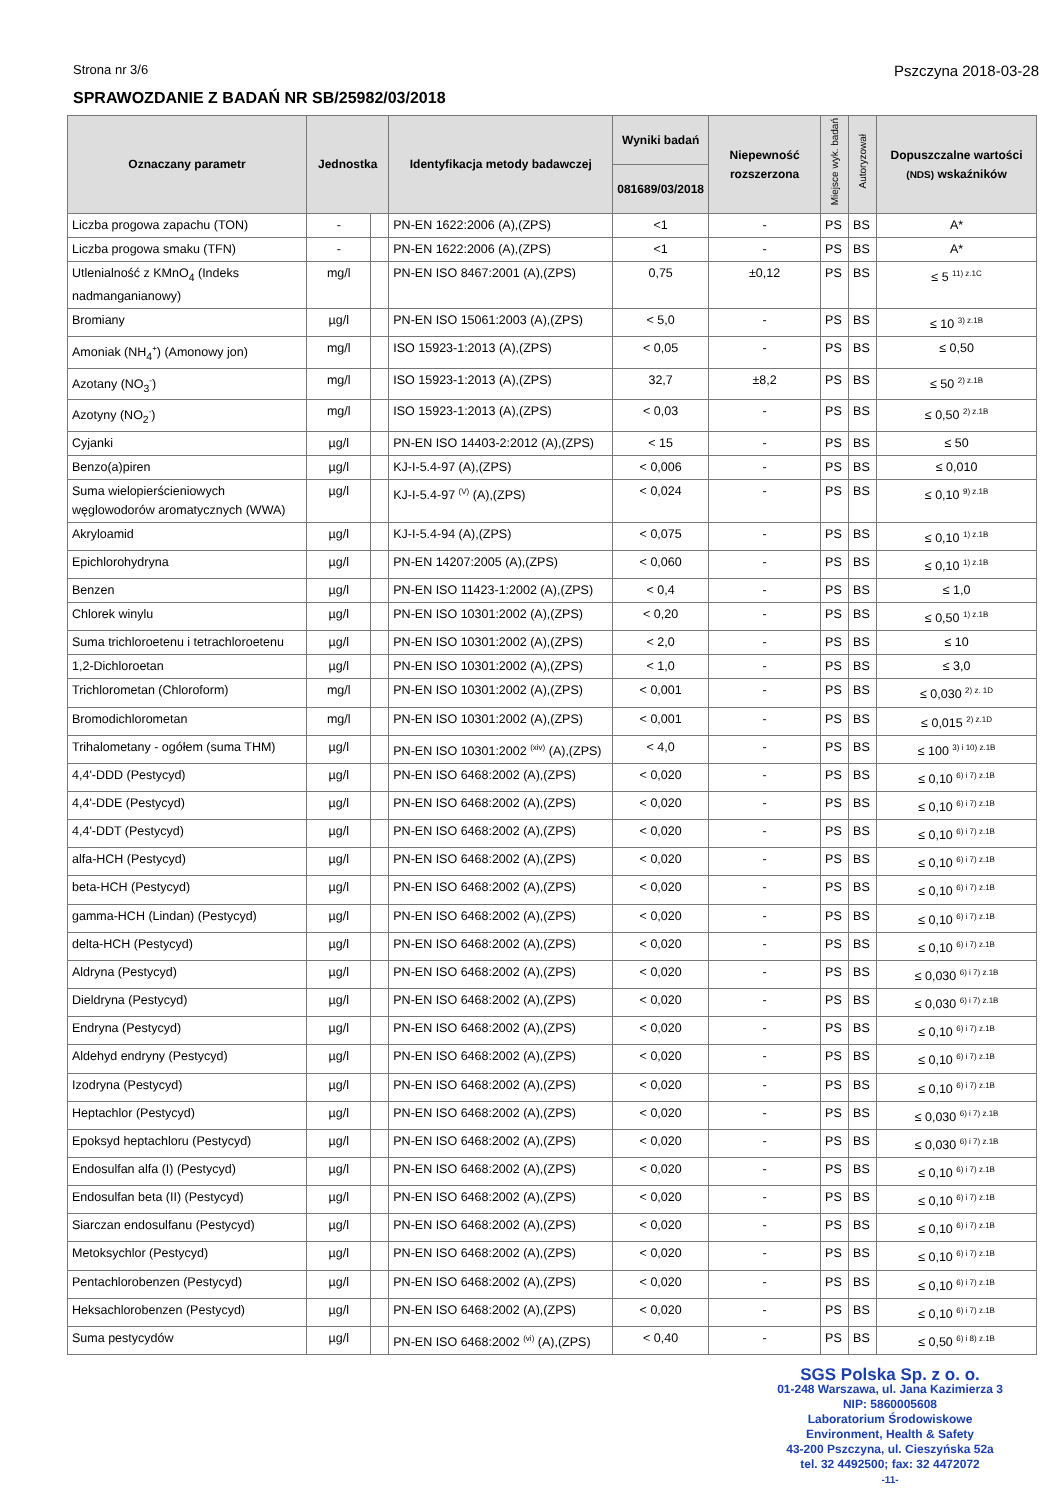Strona nr 3/6 Pszczyna 2018-03-28
SPRAWOZDANIE Z BADAŃ NR SB/25982/03/2018
| Oznaczany parametr | Jednostka | | Identyfikacja metody badawczej | Wyniki badań | Niepewność rozszerzona | Miejsce wyk. badań | Autoryzował | Dopuszczalne wartości (NDS) wskaźników |
| --- | --- | --- | --- | --- | --- | --- | --- | --- |
| | | | | 081689/03/2018 | | | | |
| Liczba progowa zapachu (TON) | - | | PN-EN 1622:2006 (A),(ZPS) | <1 | - | PS | BS | A* |
| Liczba progowa smaku (TFN) | - | | PN-EN 1622:2006 (A),(ZPS) | <1 | - | PS | BS | A* |
| Utlenialność z KMnO<sub>4</sub> (Indeks nadmanganianowy) | mg/l | | PN-EN ISO 8467:2001 (A),(ZPS) | 0,75 | ±0,12 | PS | BS | ≤ 5 <sup>11) z.1C</sup> |
| Bromiany | µg/l | | PN-EN ISO 15061:2003 (A),(ZPS) | < 5,0 | - | PS | BS | ≤ 10 <sup>3) z.1B</sup> |
| Amoniak (NH<sub>4</sub><sup>+</sup>) (Amonowy jon) | mg/l | | ISO 15923-1:2013 (A),(ZPS) | < 0,05 | - | PS | BS | ≤ 0,50 |
| Azotany (NO<sub>3</sub><sup>-</sup>) | mg/l | | ISO 15923-1:2013 (A),(ZPS) | 32,7 | ±8,2 | PS | BS | ≤ 50 <sup>2) z.1B</sup> |
| Azotyny (NO<sub>2</sub><sup>-</sup>) | mg/l | | ISO 15923-1:2013 (A),(ZPS) | < 0,03 | - | PS | BS | ≤ 0,50 <sup>2) z.1B</sup> |
| Cyjanki | µg/l | | PN-EN ISO 14403-2:2012 (A),(ZPS) | < 15 | - | PS | BS | ≤ 50 |
| Benzo(a)piren | µg/l | | KJ-I-5.4-97 (A),(ZPS) | < 0,006 | - | PS | BS | ≤ 0,010 |
| Suma wielopierścieniowych węglowodorów aromatycznych (WWA) | µg/l | | KJ-I-5.4-97 <sup>(V)</sup> (A),(ZPS) | < 0,024 | - | PS | BS | ≤ 0,10 <sup>9) z.1B</sup> |
| Akryloamid | µg/l | | KJ-I-5.4-94 (A),(ZPS) | < 0,075 | - | PS | BS | ≤ 0,10 <sup>1) z.1B</sup> |
| Epichlorohydryna | µg/l | | PN-EN 14207:2005 (A),(ZPS) | < 0,060 | - | PS | BS | ≤ 0,10 <sup>1) z.1B</sup> |
| Benzen | µg/l | | PN-EN ISO 11423-1:2002 (A),(ZPS) | < 0,4 | - | PS | BS | ≤ 1,0 |
| Chlorek winylu | µg/l | | PN-EN ISO 10301:2002 (A),(ZPS) | < 0,20 | - | PS | BS | ≤ 0,50 <sup>1) z.1B</sup> |
| Suma trichloroetenu i tetrachloroetenu | µg/l | | PN-EN ISO 10301:2002 (A),(ZPS) | < 2,0 | - | PS | BS | ≤ 10 |
| 1,2-Dichloroetan | µg/l | | PN-EN ISO 10301:2002 (A),(ZPS) | < 1,0 | - | PS | BS | ≤ 3,0 |
| Trichlorometan (Chloroform) | mg/l | | PN-EN ISO 10301:2002 (A),(ZPS) | < 0,001 | - | PS | BS | ≤ 0,030 <sup>2) z. 1D</sup> |
| Bromodichlorometan | mg/l | | PN-EN ISO 10301:2002 (A),(ZPS) | < 0,001 | - | PS | BS | ≤ 0,015 <sup>2) z.1D</sup> |
| Trihalometany - ogółem (suma THM) | µg/l | | PN-EN ISO 10301:2002 <sup>(xiv)</sup> (A),(ZPS) | < 4,0 | - | PS | BS | ≤ 100 <sup>3) i 10) z.1B</sup> |
| 4,4'-DDD (Pestycyd) | µg/l | | PN-EN ISO 6468:2002 (A),(ZPS) | < 0,020 | - | PS | BS | ≤ 0,10 <sup>6) i 7) z.1B</sup> |
| 4,4'-DDE (Pestycyd) | µg/l | | PN-EN ISO 6468:2002 (A),(ZPS) | < 0,020 | - | PS | BS | ≤ 0,10 <sup>6) i 7) z.1B</sup> |
| 4,4'-DDT (Pestycyd) | µg/l | | PN-EN ISO 6468:2002 (A),(ZPS) | < 0,020 | - | PS | BS | ≤ 0,10 <sup>6) i 7) z.1B</sup> |
| alfa-HCH (Pestycyd) | µg/l | | PN-EN ISO 6468:2002 (A),(ZPS) | < 0,020 | - | PS | BS | ≤ 0,10 <sup>6) i 7) z.1B</sup> |
| beta-HCH (Pestycyd) | µg/l | | PN-EN ISO 6468:2002 (A),(ZPS) | < 0,020 | - | PS | BS | ≤ 0,10 <sup>6) i 7) z.1B</sup> |
| gamma-HCH (Lindan) (Pestycyd) | µg/l | | PN-EN ISO 6468:2002 (A),(ZPS) | < 0,020 | - | PS | BS | ≤ 0,10 <sup>6) i 7) z.1B</sup> |
| delta-HCH (Pestycyd) | µg/l | | PN-EN ISO 6468:2002 (A),(ZPS) | < 0,020 | - | PS | BS | ≤ 0,10 <sup>6) i 7) z.1B</sup> |
| Aldryna (Pestycyd) | µg/l | | PN-EN ISO 6468:2002 (A),(ZPS) | < 0,020 | - | PS | BS | ≤ 0,030 <sup>6) i 7) z.1B</sup> |
| Dieldryna (Pestycyd) | µg/l | | PN-EN ISO 6468:2002 (A),(ZPS) | < 0,020 | - | PS | BS | ≤ 0,030 <sup>6) i 7) z.1B</sup> |
| Endryna (Pestycyd) | µg/l | | PN-EN ISO 6468:2002 (A),(ZPS) | < 0,020 | - | PS | BS | ≤ 0,10 <sup>6) i 7) z.1B</sup> |
| Aldehyd endryny (Pestycyd) | µg/l | | PN-EN ISO 6468:2002 (A),(ZPS) | < 0,020 | - | PS | BS | ≤ 0,10 <sup>6) i 7) z.1B</sup> |
| Izodryna (Pestycyd) | µg/l | | PN-EN ISO 6468:2002 (A),(ZPS) | < 0,020 | - | PS | BS | ≤ 0,10 <sup>6) i 7) z.1B</sup> |
| Heptachlor (Pestycyd) | µg/l | | PN-EN ISO 6468:2002 (A),(ZPS) | < 0,020 | - | PS | BS | ≤ 0,030 <sup>6) i 7) z.1B</sup> |
| Epoksyd heptachloru (Pestycyd) | µg/l | | PN-EN ISO 6468:2002 (A),(ZPS) | < 0,020 | - | PS | BS | ≤ 0,030 <sup>6) i 7) z.1B</sup> |
| Endosulfan alfa (I) (Pestycyd) | µg/l | | PN-EN ISO 6468:2002 (A),(ZPS) | < 0,020 | - | PS | BS | ≤ 0,10 <sup>6) i 7) z.1B</sup> |
| Endosulfan beta (II) (Pestycyd) | µg/l | | PN-EN ISO 6468:2002 (A),(ZPS) | < 0,020 | - | PS | BS | ≤ 0,10 <sup>6) i 7) z.1B</sup> |
| Siarczan endosulfanu (Pestycyd) | µg/l | | PN-EN ISO 6468:2002 (A),(ZPS) | < 0,020 | - | PS | BS | ≤ 0,10 <sup>6) i 7) z.1B</sup> |
| Metoksychlor (Pestycyd) | µg/l | | PN-EN ISO 6468:2002 (A),(ZPS) | < 0,020 | - | PS | BS | ≤ 0,10 <sup>6) i 7) z.1B</sup> |
| Pentachlorobenzen (Pestycyd) | µg/l | | PN-EN ISO 6468:2002 (A),(ZPS) | < 0,020 | - | PS | BS | ≤ 0,10 <sup>6) i 7) z.1B</sup> |
| Heksachlorobenzen (Pestycyd) | µg/l | | PN-EN ISO 6468:2002 (A),(ZPS) | < 0,020 | - | PS | BS | ≤ 0,10 <sup>6) i 7) z.1B</sup> |
| Suma pestycydów | µg/l | | PN-EN ISO 6468:2002 <sup>(vi)</sup> (A),(ZPS) | < 0,40 | - | PS | BS | ≤ 0,50 <sup>6) i 8) z.1B</sup> |
SGS Polska Sp. z o. o.
01-248 Warszawa, ul. Jana Kazimierza 3
NIP: 5860005608
Laboratorium Środowiskowe
Environment, Health & Safety
43-200 Pszczyna, ul. Cieszyńska 52a
tel. 32 4492500; fax: 32 4472072
-11-